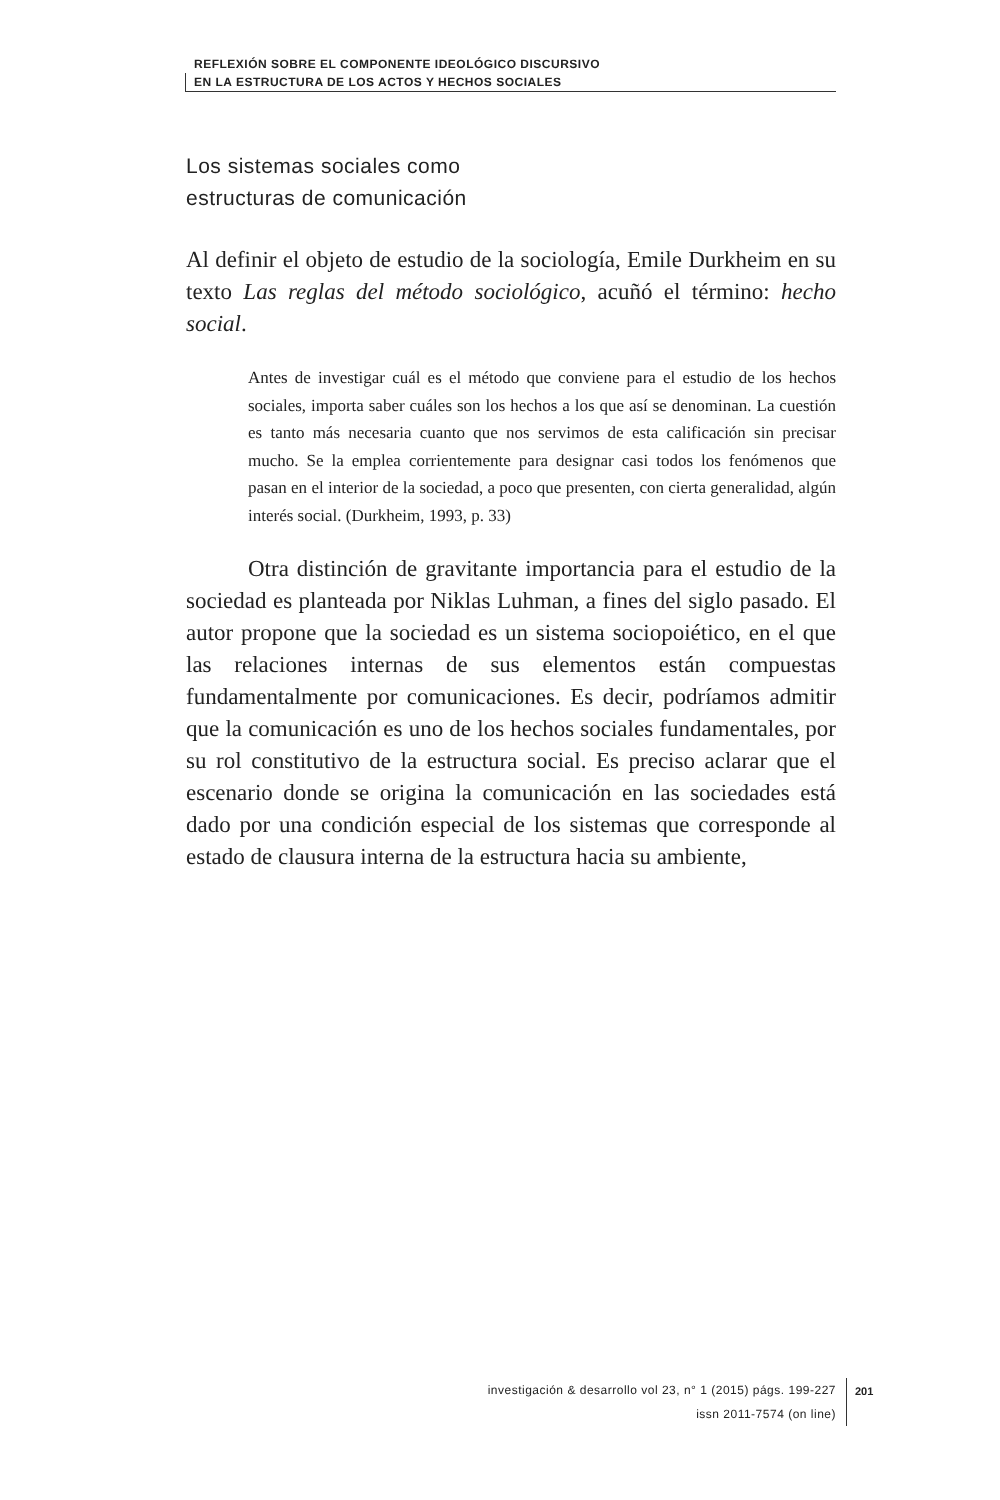REFLEXIÓN SOBRE EL COMPONENTE IDEOLÓGICO DISCURSIVO
EN LA ESTRUCTURA DE LOS ACTOS Y HECHOS SOCIALES
Los sistemas sociales como
estructuras de comunicación
Al definir el objeto de estudio de la sociología, Emile Durkheim en su texto Las reglas del método sociológico, acuñó el término: hecho social.
Antes de investigar cuál es el método que conviene para el estudio de los hechos sociales, importa saber cuáles son los hechos a los que así se denominan. La cuestión es tanto más necesaria cuanto que nos servimos de esta calificación sin precisar mucho. Se la emplea corrientemente para designar casi todos los fenómenos que pasan en el interior de la sociedad, a poco que presenten, con cierta generalidad, algún interés social. (Durkheim, 1993, p. 33)
Otra distinción de gravitante importancia para el estudio de la sociedad es planteada por Niklas Luhman, a fines del siglo pasado. El autor propone que la sociedad es un sistema sociopoiético, en el que las relaciones internas de sus elementos están compuestas fundamentalmente por comunicaciones. Es decir, podríamos admitir que la comunicación es uno de los hechos sociales fundamentales, por su rol constitutivo de la estructura social. Es preciso aclarar que el escenario donde se origina la comunicación en las sociedades está dado por una condición especial de los sistemas que corresponde al estado de clausura interna de la estructura hacia su ambiente,
investigación & desarrollo vol 23, n° 1 (2015) págs. 199-227
issn 2011-7574 (on line)
201